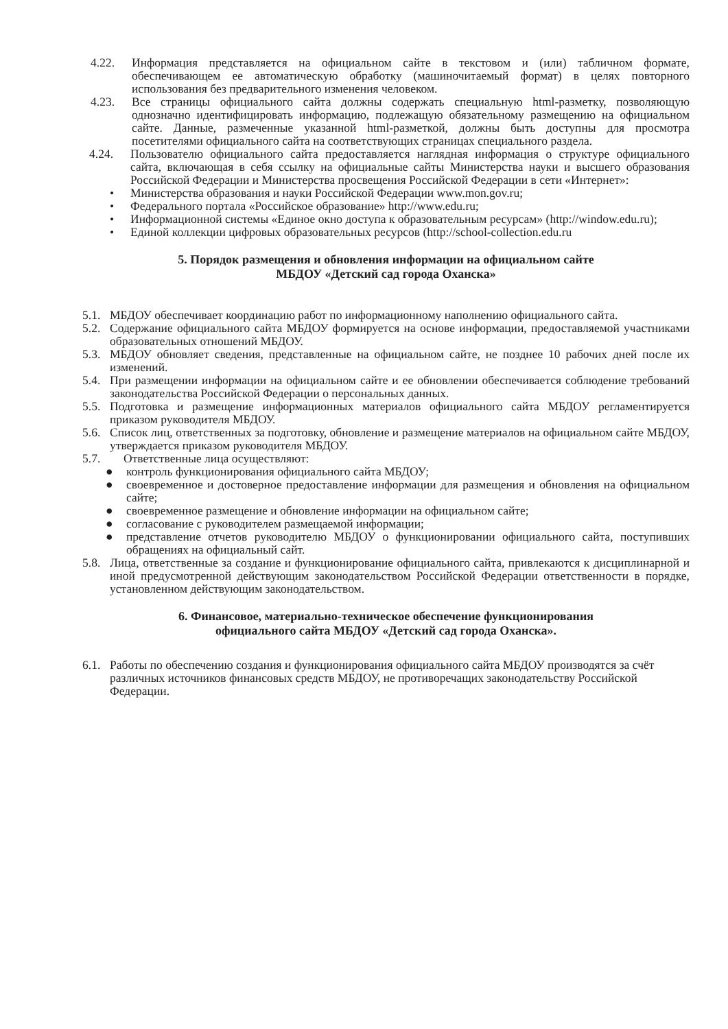4.22. Информация представляется на официальном сайте в текстовом и (или) табличном формате, обеспечивающем ее автоматическую обработку (машиночитаемый формат) в целях повторного использования без предварительного изменения человеком.
4.23. Все страницы официального сайта должны содержать специальную html-разметку, позволяющую однозначно идентифицировать информацию, подлежащую обязательному размещению на официальном сайте. Данные, размеченные указанной html-разметкой, должны быть доступны для просмотра посетителями официального сайта на соответствующих страницах специального раздела.
4.24. Пользователю официального сайта предоставляется наглядная информация о структуре официального сайта, включающая в себя ссылку на официальные сайты Министерства науки и высшего образования Российской Федерации и Министерства просвещения Российской Федерации в сети «Интернет»:
• Министерства образования и науки Российской Федерации www.mon.gov.ru;
• Федерального портала «Российское образование» http://www.edu.ru;
• Информационной системы «Единое окно доступа к образовательным ресурсам» (http://window.edu.ru);
• Единой коллекции цифровых образовательных ресурсов (http://school-collection.edu.ru
5. Порядок размещения и обновления информации на официальном сайте
МБДОУ «Детский сад города Оханска»
5.1. МБДОУ обеспечивает координацию работ по информационному наполнению официального сайта.
5.2. Содержание официального сайта МБДОУ формируется на основе информации, предоставляемой участниками образовательных отношений МБДОУ.
5.3. МБДОУ обновляет сведения, представленные на официальном сайте, не позднее 10 рабочих дней после их изменений.
5.4. При размещении информации на официальном сайте и ее обновлении обеспечивается соблюдение требований законодательства Российской Федерации о персональных данных.
5.5. Подготовка и размещение информационных материалов официального сайта МБДОУ регламентируется приказом руководителя МБДОУ.
5.6. Список лиц, ответственных за подготовку, обновление и размещение материалов на официальном сайте МБДОУ, утверждается приказом руководителя МБДОУ.
5.7. Ответственные лица осуществляют:
● контроль функционирования официального сайта МБДОУ;
● своевременное и достоверное предоставление информации для размещения и обновления на официальном сайте;
● своевременное размещение и обновление информации на официальном сайте;
● согласование с руководителем размещаемой информации;
● представление отчетов руководителю МБДОУ о функционировании официального сайта, поступивших обращениях на официальный сайт.
5.8. Лица, ответственные за создание и функционирование официального сайта, привлекаются к дисциплинарной и иной предусмотренной действующим законодательством Российской Федерации ответственности в порядке, установленном действующим законодательством.
6. Финансовое, материально-техническое обеспечение функционирования
официального сайта МБДОУ «Детский сад города Оханска».
6.1. Работы по обеспечению создания и функционирования официального сайта МБДОУ производятся за счёт различных источников финансовых средств МБДОУ, не противоречащих законодательству Российской Федерации.